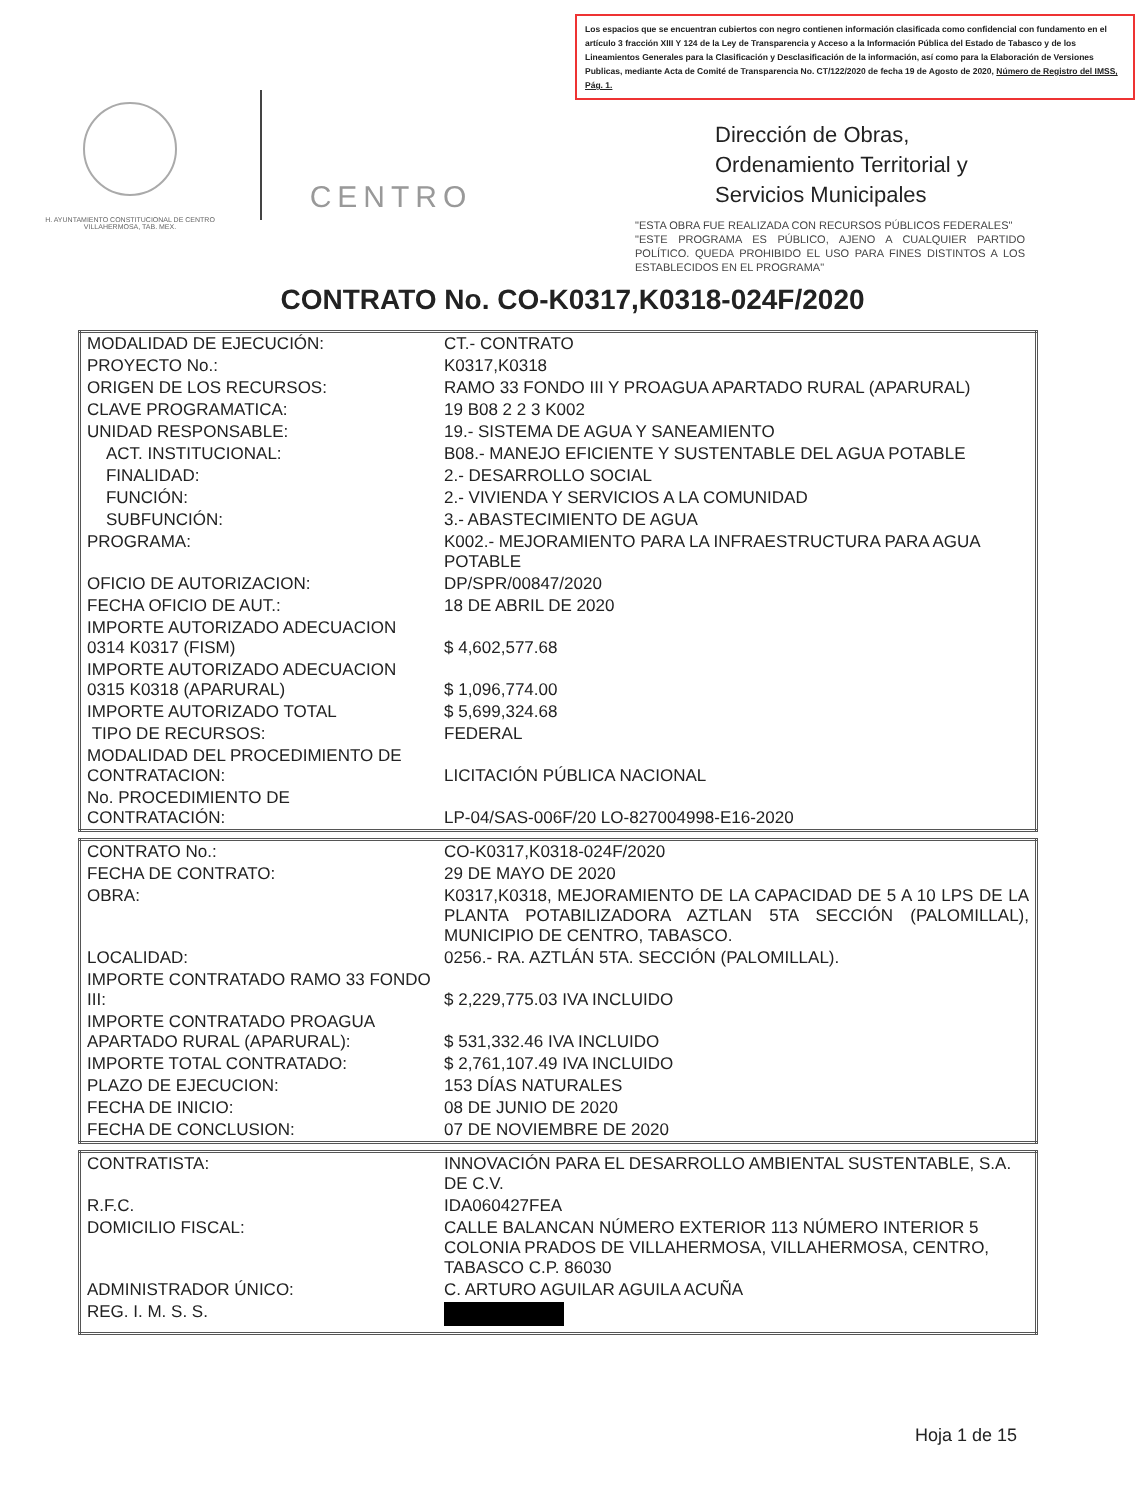Los espacios que se encuentran cubiertos con negro contienen información clasificada como confidencial con fundamento en el artículo 3 fracción XIII Y 124 de la Ley de Transparencia y Acceso a la Información Pública del Estado de Tabasco y de los Lineamientos Generales para la Clasificación y Desclasificación de la información, así como para la Elaboración de Versiones Publicas, mediante Acta de Comité de Transparencia No. CT/122/2020 de fecha 19 de Agosto de 2020, Número de Registro del IMSS, Pág. 1.
H. AYUNTAMIENTO CONSTITUCIONAL DE CENTRO VILLAHERMOSA, TAB. MEX.
CENTRO
Dirección de Obras, Ordenamiento Territorial y Servicios Municipales
"ESTA OBRA FUE REALIZADA CON RECURSOS PÚBLICOS FEDERALES"
"ESTE PROGRAMA ES PÚBLICO, AJENO A CUALQUIER PARTIDO POLÍTICO. QUEDA PROHIBIDO EL USO PARA FINES DISTINTOS A LOS ESTABLECIDOS EN EL PROGRAMA"
CONTRATO No. CO-K0317,K0318-024F/2020
| MODALIDAD DE EJECUCIÓN: | CT.- CONTRATO |
| PROYECTO No.: | K0317,K0318 |
| ORIGEN DE LOS RECURSOS: | RAMO 33 FONDO III Y PROAGUA APARTADO RURAL (APARURAL) |
| CLAVE PROGRAMATICA: | 19 B08 2 2 3 K002 |
| UNIDAD RESPONSABLE: | 19.- SISTEMA DE AGUA Y SANEAMIENTO |
| ACT. INSTITUCIONAL: | B08.- MANEJO EFICIENTE Y SUSTENTABLE DEL AGUA POTABLE |
| FINALIDAD: | 2.- DESARROLLO SOCIAL |
| FUNCIÓN: | 2.- VIVIENDA Y SERVICIOS A LA COMUNIDAD |
| SUBFUNCIÓN: | 3.- ABASTECIMIENTO DE AGUA |
| PROGRAMA: | K002.- MEJORAMIENTO PARA LA INFRAESTRUCTURA PARA AGUA POTABLE |
| OFICIO DE AUTORIZACION: | DP/SPR/00847/2020 |
| FECHA OFICIO DE AUT.: | 18 DE ABRIL DE 2020 |
| IMPORTE AUTORIZADO ADECUACION 0314 K0317 (FISM) | $ 4,602,577.68 |
| IMPORTE AUTORIZADO ADECUACION 0315 K0318 (APARURAL) | $ 1,096,774.00 |
| IMPORTE AUTORIZADO TOTAL | $ 5,699,324.68 |
| TIPO DE RECURSOS: | FEDERAL |
| MODALIDAD DEL PROCEDIMIENTO DE CONTRATACION: | LICITACIÓN PÚBLICA NACIONAL |
| No. PROCEDIMIENTO DE CONTRATACIÓN: | LP-04/SAS-006F/20 LO-827004998-E16-2020 |
| CONTRATO No.: | CO-K0317,K0318-024F/2020 |
| FECHA DE CONTRATO: | 29 DE MAYO DE 2020 |
| OBRA: | K0317,K0318, MEJORAMIENTO DE LA CAPACIDAD DE 5 A 10 LPS DE LA PLANTA POTABILIZADORA AZTLAN 5TA SECCIÓN (PALOMILLAL), MUNICIPIO DE CENTRO, TABASCO. |
| LOCALIDAD: | 0256.- RA. AZTLÁN 5TA. SECCIÓN (PALOMILLAL). |
| IMPORTE CONTRATADO RAMO 33 FONDO III: | $ 2,229,775.03 IVA INCLUIDO |
| IMPORTE CONTRATADO PROAGUA APARTADO RURAL (APARURAL): | $ 531,332.46 IVA INCLUIDO |
| IMPORTE TOTAL CONTRATADO: | $ 2,761,107.49 IVA INCLUIDO |
| PLAZO DE EJECUCION: | 153 DÍAS NATURALES |
| FECHA DE INICIO: | 08 DE JUNIO DE 2020 |
| FECHA DE CONCLUSION: | 07 DE NOVIEMBRE DE 2020 |
| CONTRATISTA: | INNOVACIÓN PARA EL DESARROLLO AMBIENTAL SUSTENTABLE, S.A. DE C.V. |
| R.F.C. | IDA060427FEA |
| DOMICILIO FISCAL: | CALLE BALANCAN NÚMERO EXTERIOR 113 NÚMERO INTERIOR 5 COLONIA PRADOS DE VILLAHERMOSA, VILLAHERMOSA, CENTRO, TABASCO C.P. 86030 |
| ADMINISTRADOR ÚNICO: | C. ARTURO AGUILAR AGUILA ACUÑA |
| REG. I. M. S. S. | |
Hoja 1 de 15